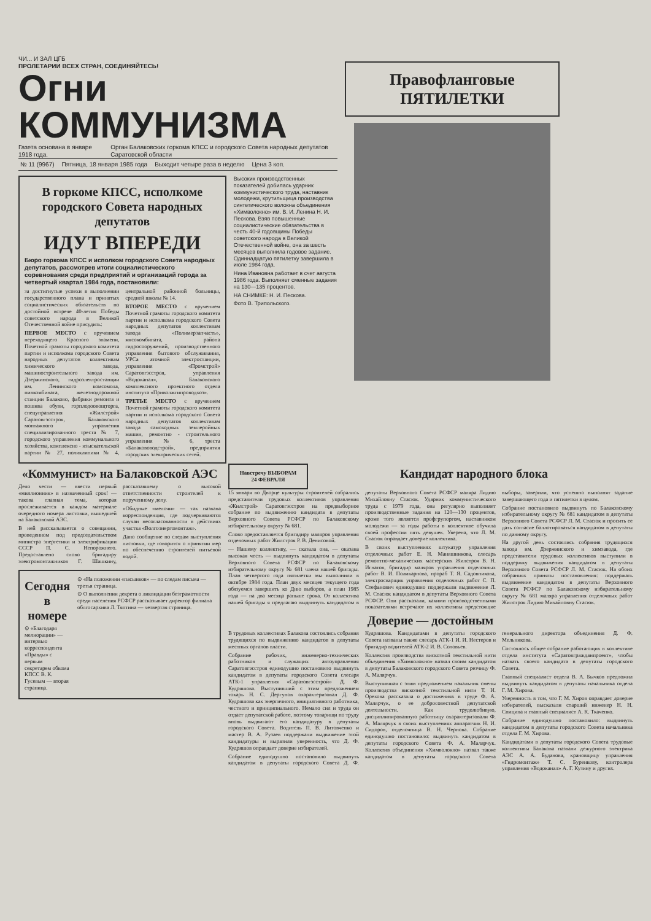ЧИ... И ЗАЛ ЦГБ
ПРОЛЕТАРИИ ВСЕХ СТРАН, СОЕДИНЯЙТЕСЬ!
Огни
КОММУНИЗМА
Газета основана в январе 1918 года.
Орган Балаковских горкома КПСС и городского Совета народных депутатов Саратовской области
№ 11 (9967) Пятница, 18 января 1985 года Выходит четыре раза в неделю Цена 3 коп.
В горкоме КПСС, исполкоме городского Совета народных депутатов
ИДУТ ВПЕРЕДИ
Бюро горкома КПСС и исполком городского Совета народных депутатов, рассмотрев итоги социалистического соревнования среди предприятий и организаций города за четвертый квартал 1984 года, постановили:
за достигнутые успехи в выполнении государственного плана и принятых социалистических обязательств по достойной встрече 40-летия Победы советского народа в Великой Отечественной войне присудить:
ПЕРВОЕ МЕСТО с вручением переходящего Красного знамени, Почетной грамоты городского комитета партии и исполкома городского Совета народных депутатов коллективам химического завода, машиностроительного завода им. Дзержинского, гидроэлектростанции им. Ленинского комсомола, пивкомбината, железнодорожной станции Балаково, фабрики ремонта и пошива обуви, горплодоовощторга, спецуправления «Жилстрой» Саратовгэсстроя, Балаковского монтажного управления специализированного треста № 7, городского управления коммунального хозяйства, комплексно - изыскательской партии № 27, поликлиники № 4, центральной районной больницы, средней школы № 14.
ВТОРОЕ МЕСТО с вручением Почетной грамоты городского комитета партии и исполкома городского Совета народных депутатов коллективам завода «Полимерзапчасть», мясокомбината, района гидросооружений, производственного управления бытового обслуживания, УРСа атомной электростанции, управления «Промстрой» Саратовгэсстроя, управления «Водоканал», Балаковского комплексного проектного отдела института «Приволжгипроводхоз».
ТРЕТЬЕ МЕСТО с вручением Почетной грамоты городского комитета партии и исполкома городского Совета народных депутатов коллективам завода самоходных землеройных машин, ремонтно - строительного управления № 6, треста «Балакововодстрой», предприятия городских электрических сетей.
Высоких производственных показателей добилась ударник коммунистического труда, наставник молодежи, крутильщица производства синтетического волокна объединения «Химволокно» им. В. И. Ленина Н. И. Пескова. Взяв повышенные социалистические обязательства в честь 40-й годовщины Победы советского народа в Великой Отечественной войне, она за шесть месяцев выполнила годовое задание. Одиннадцатую пятилетку завершила в июле 1984 года.
Нина Ивановна работает в счет августа 1986 года. Выполняет сменные задания на 130—135 процентов.
НА СНИМКЕ: Н. И. Пескова.
Фото В. Трипольского.
Правофланговые ПЯТИЛЕТКИ
«Коммунист» на Балаковской АЭС
Дело чести — ввести первый «миллионник» в назначенный срок! — такова главная тема, которая прослеживается в каждом материале очередного номера листовки, вышедшей на Балаковской АЭС.
В ней рассказывается о совещании, проведенном под председательством министра энергетики и электрификации СССР П. С. Непорожнего. Предоставлено слово бригадиру электромонтажников Г. Шашкину, рассказавшему о высокой ответственности строителей к порученному делу.
«Обидные «мелочи» — так названа корреспонденция, где подчеркиваются случаи несогласованности в действиях участка «Волгоэнергомонтаж».
Дано сообщение по следам выступления листовки, где говорится о принятии мер по обеспечению строителей питьевой водой.
Сегодня в номере
⊙ «Благодаря мелиорации» — интервью корреспондента «Правды» с первым секретарем обкома КПСС В. К. Гусевым — вторая страница.
⊙ «На положении «пасынков» — по следам письма — третья страница.
⊙ О выполнении декрета о ликвидации безграмотности среди населения РСФСР рассказывает директор филиала облгосархива Л. Тяптина — четвертая страница.
Навстречу ВЫБОРАМ
24 ФЕВРАЛЯ
Кандидат народного блока
15 января во Дворце культуры строителей собрались представители трудовых коллективов управления «Жилстрой» Саратовгэсстроя на предвыборное собрание по выдвижению кандидата в депутаты Верховного Совета РСФСР по Балаковскому избирательному округу № 681.
Слово предоставляется бригадиру маляров управления отделочных работ Жилстроя Р. В. Денисовой.
— Нашему коллективу, — сказала она, — оказана высокая честь — выдвинуть кандидатом в депутаты Верховного Совета РСФСР по Балаковскому избирательному округу № 681 члена нашей бригады. План четвертого года пятилетки мы выполнили в октябре 1984 года. План двух месяцев текущего года обязуемся завершить ко Дню выборов, а план 1985 года — на два месяца раньше срока. От коллектива нашей бригады я предлагаю выдвинуть кандидатом в депутаты Верховного Совета РСФСР маляра Лидию Михайловну Стасюк. Ударник коммунистического труда с 1979 года, она регулярно выполняет производственные задания на 120—130 процентов, кроме того является профгрупоргом, наставником молодежи — за годы работы в коллективе обучила своей профессии пять девушек. Уверена, что Л. М. Стасюк оправдает доверие коллектива.
В своих выступлениях штукатур управления отделочных работ Е. Н. Маняшникова, слесарь ремонтно-механических мастерских Жилстроя В. Н. Игнатов, бригадир маляров управления отделочных работ В. И. Поликарпова, прораб Т. Я. Садовникова, электросварщик управления отделочных работ С. П. Стефанович единодушно поддержали выдвижение Л. М. Стасюк кандидатом в депутаты Верховного Совета РСФСР. Они рассказали, какими производственными показателями встречают их коллективы предстоящие выборы, заверили, что успешно выполнят задание завершающего года и пятилетки в целом.
Собрание постановило выдвинуть по Балаковскому избирательному округу № 681 кандидатом в депутаты Верховного Совета РСФСР Л. М. Стасюк и просить ее дать согласие баллотироваться кандидатом в депутаты по данному округу.
На другой день состоялись собрания трудящихся завода им. Дзержинского и химзавода, где представители трудовых коллективов выступили в поддержку выдвижения кандидатом в депутаты Верховного Совета РСФСР Л. М. Стасюк. На обоих собраниях приняты постановления: поддержать выдвижение кандидатом в депутаты Верховного Совета РСФСР по Балаковскому избирательному округу № 681 маляра управления отделочных работ Жилстроя Лидию Михайловну Стасюк.
Доверие — достойным
В трудовых коллективах Балакова состоялись собрания трудящихся по выдвижению кандидатов в депутаты местных органов власти.
Собрание рабочих, инженерно-технических работников и служащих автоуправления Саратовгэсстроя единодушно постановило выдвинуть кандидатом в депутаты городского Совета слесаря АТК-1 управления «Саратовгэсстрой» Д. Ф. Кудряшова. Выступивший с этим предложением токарь Н. С. Дергунов охарактеризовал Д. Ф. Кудряшова как энергичного, инициативного работника, честного и принципиального. Немало сил и труда он отдает депутатской работе, поэтому товарищи по труду вновь выдвигают его кандидатуру в депутаты городского Совета. Водитель П. В. Литовченко и мастер В. А. Рузаев поддержали выдвижение этой кандидатуры и выразили уверенность, что Д. Ф. Кудряшов оправдает доверие избирателей.
Собрание единодушно постановило выдвинуть кандидатом в депутаты городского Совета Д. Ф. Кудряшова. Кандидатами в депутаты городского Совета названы также слесарь АТК-1 И. И. Нестеров и бригадир водителей АТК-2 И. В. Соловьев.
Коллектив производства вискозной текстильной нити объединения «Химволокно» назвал своим кандидатом в депутаты Балаковского городского Совета резчицу Ф. А. Малярчук.
Выступившая с этим предложением начальник смены производства вискозной текстильной нити Т. И. Орехова рассказала о достижениях в труде Ф. А. Малярчук, о ее добросовестной депутатской деятельности. Как трудолюбивую, дисциплинированную работницу охарактеризовали Ф. А. Малярчук в своих выступлениях аппаратчик Н. И. Сидоров, отделочница В. Н. Чернова. Собрание единодушно постановило: выдвинуть кандидатом в депутаты городского Совета Ф. А. Малярчук. Коллектив объединения «Химволокно» назвал также кандидатом в депутаты городского Совета генерального директора объединения Д. Ф. Мельникова.
Состоялось общее собрание работающих в коллективе отдела института «Саратовгражданпроект», чтобы назвать своего кандидата в депутаты городского Совета.
Главный специалист отдела В. А. Бычков предложил выдвинуть кандидатом в депутаты начальника отдела Г. М. Хирова.
Уверенность в том, что Г. М. Хиров оправдает доверие избирателей, высказали старший инженер Н. Н. Спицина и главный специалист А. К. Ткаченко.
Собрание единодушно постановило: выдвинуть кандидатом в депутаты городского Совета начальника отдела Г. М. Хирова.
Кандидатами в депутаты городского Совета трудовые коллективы Балакова назвали дежурного электрика АЭС А. А. Буданова, крановщицу управления «Гидромонтаж» Т. С. Буренкову, контролера управления «Водоканал» А. Г. Кузину и других.